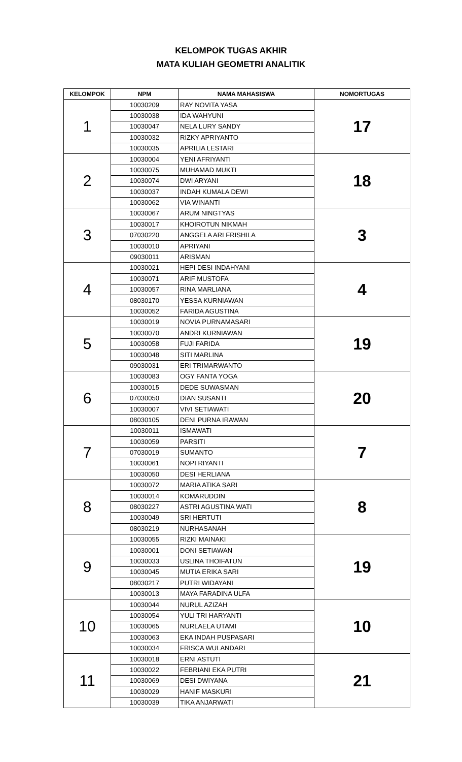KELOMPOK TUGAS AKHIR
MATA KULIAH GEOMETRI ANALITIK
| KELOMPOK | NPM | NAMA MAHASISWA | NOMORTUGAS |
| --- | --- | --- | --- |
| 1 | 10030209 | RAY NOVITA YASA | 17 |
| | 10030038 | IDA WAHYUNI | |
| | 10030047 | NELA LURY SANDY | |
| | 10030032 | RIZKY APRIYANTO | |
| | 10030035 | APRILIA LESTARI | |
| 2 | 10030004 | YENI AFRIYANTI | 18 |
| | 10030075 | MUHAMAD MUKTI | |
| | 10030074 | DWI ARYANI | |
| | 10030037 | INDAH KUMALA DEWI | |
| | 10030062 | VIA WINANTI | |
| 3 | 10030067 | ARUM NINGTYAS | 3 |
| | 10030017 | KHOIROTUN NIKMAH | |
| | 07030220 | ANGGELA ARI FRISHILA | |
| | 10030010 | APRIYANI | |
| | 09030011 | ARISMAN | |
| 4 | 10030021 | HEPI DESI INDAHYANI | 4 |
| | 10030071 | ARIF MUSTOFA | |
| | 10030057 | RINA MARLIANA | |
| | 08030170 | YESSA KURNIAWAN | |
| | 10030052 | FARIDA AGUSTINA | |
| 5 | 10030019 | NOVIA PURNAMASARI | 19 |
| | 10030070 | ANDRI KURNIAWAN | |
| | 10030058 | FUJI FARIDA | |
| | 10030048 | SITI MARLINA | |
| | 09030031 | ERI TRIMARWANTO | |
| 6 | 10030083 | OGY FANTA YOGA | 20 |
| | 10030015 | DEDE SUWASMAN | |
| | 07030050 | DIAN SUSANTI | |
| | 10030007 | VIVI SETIAWATI | |
| | 08030105 | DENI PURNA IRAWAN | |
| 7 | 10030011 | ISMAWATI | 7 |
| | 10030059 | PARSITI | |
| | 07030019 | SUMANTO | |
| | 10030061 | NOPI RIYANTI | |
| | 10030050 | DESI HERLIANA | |
| 8 | 10030072 | MARIA ATIKA SARI | 8 |
| | 10030014 | KOMARUDDIN | |
| | 08030227 | ASTRI AGUSTINA WATI | |
| | 10030049 | SRI HERTUTI | |
| | 08030219 | NURHASANAH | |
| 9 | 10030055 | RIZKI MAINAKI | 19 |
| | 10030001 | DONI SETIAWAN | |
| | 10030033 | USLINA THOIFATUN | |
| | 10030045 | MUTIA ERIKA SARI | |
| | 08030217 | PUTRI WIDAYANI | |
| | 10030013 | MAYA FARADINA ULFA | |
| 10 | 10030044 | NURUL AZIZAH | 10 |
| | 10030054 | YULI TRI HARYANTI | |
| | 10030065 | NURLAELA UTAMI | |
| | 10030063 | EKA INDAH PUSPASARI | |
| | 10030034 | FRISCA WULANDARI | |
| 11 | 10030018 | ERNI ASTUTI | 21 |
| | 10030022 | FEBRIANI EKA PUTRI | |
| | 10030069 | DESI DWIYANA | |
| | 10030029 | HANIF MASKURI | |
| | 10030039 | TIKA ANJARWATI | |